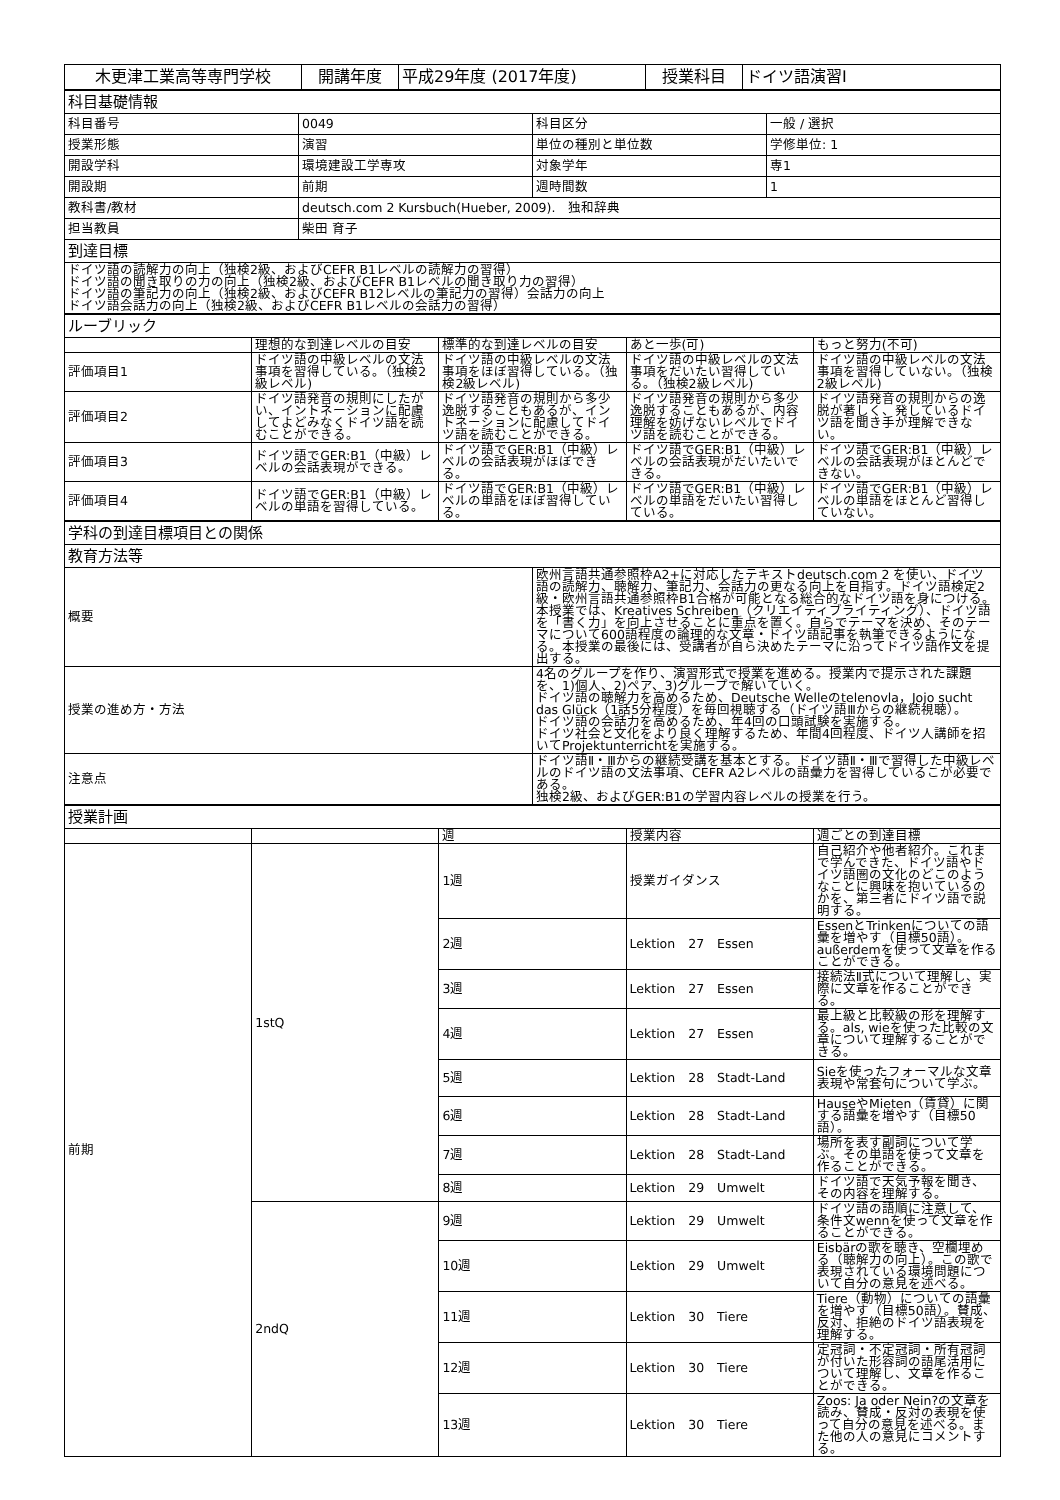| 木更津工業高等専門学校 | 開講年度 | 平成29年度 (2017年度) | 授業科目 | ドイツ語演習Ⅰ |
| 科目基礎情報 | | | |
| 科目番号 | 0049 | 科目区分 | 一般 / 選択 |
| 授業形態 | 演習 | 単位の種別と単位数 | 学修単位: 1 |
| 開設学科 | 環境建設工学専攻 | 対象学年 | 専1 |
| 開設期 | 前期 | 週時間数 | 1 |
| 教科書/教材 | deutsch.com 2 Kursbuch(Hueber, 2009). 独和辞典 | | |
| 担当教員 | 柴田 育子 | | |
| 到達目標 | | | |
| ドイツ語の読解力の向上（独検2級、およびCEFR B1レベルの読解力の習得） ドイツ語の聞き取りの力の向上（独検2級、およびCEFR B1レベルの聞き取り力の習得） ドイツ語の筆記力の向上（独検2級、およびCEFR B12レベルの筆記力の習得）会話力の向上 ドイツ語会話力の向上（独検2級、およびCEFR B1レベルの会話力の習得） | | | |
| ルーブリック | | | | |
| | 理想的な到達レベルの目安 | 標準的な到達レベルの目安 | あと一歩(可) | もっと努力(不可) |
| 評価項目1 | ドイツ語の中級レベルの文法事項を習得している。（独検2級レベル) | ドイツ語の中級レベルの文法事項をほぼ習得している。（独検2級レベル) | ドイツ語の中級レベルの文法事項をだいたい習得している。（独検2級レベル) | ドイツ語の中級レベルの文法事項を習得していない。（独検2級レベル) |
| 評価項目2 | ドイツ語発音の規則にしたがい、イントネーションに配慮してよどみなくドイツ語を読むことができる。 | ドイツ語発音の規則から多少逸脱することもあるが、イントネーションに配慮してドイツ語を読むことができる。 | ドイツ語発音の規則から多少逸脱することもあるが、内容理解を妨げないレベルでドイツ語を読むことができる。 | ドイツ語発音の規則からの逸脱が著しく、発しているドイツ語を聞き手が理解できない。 |
| 評価項目3 | ドイツ語でGER:B1（中級）レベルの会話表現ができる。 | ドイツ語でGER:B1（中級）レベルの会話表現がほぼできる。 | ドイツ語でGER:B1（中級）レベルの会話表現がだいたいできる。 | ドイツ語でGER:B1（中級）レベルの会話表現がほとんどできない。 |
| 評価項目4 | ドイツ語でGER:B1（中級）レベルの単語を習得している。 | ドイツ語でGER:B1（中級）レベルの単語をほぼ習得している。 | ドイツ語でGER:B1（中級）レベルの単語をだいたい習得している。 | ドイツ語でGER:B1（中級）レベルの単語をほとんど習得していない。 |
| 学科の到達目標項目との関係 | |
| 教育方法等 | |
| 概要 | 欧州言語共通参照枠A2+に対応したテキストdeutsch.com 2 を使い、ドイツ語の読解力、聴解力、筆記力、会話力の更なる向上を目指す。ドイツ語検定2級・欧州言語共通参照枠B1合格が可能となる総合的なドイツ語を身につける。本授業では、Kreatives Schreiben（クリエイティブライティング）、ドイツ語を「書く力」を向上させることに重点を置く。自らでテーマを決め、そのテーマについて600語程度の論理的な文章・ドイツ語記事を執筆できるようになる。本授業の最後には、受講者が自ら決めたテーマに沿ってドイツ語作文を提出する。 |
| 授業の進め方・方法 | 4名のグループを作り、演習形式で授業を進める。授業内で提示された課題を、1)個人、2)ペア、3)グループで解いていく。 ドイツ語の聴解力を高めるため、Deutsche Welleのtelenovla，Jojo sucht das Glück（1話5分程度）を毎回視聴する（ドイツ語Ⅲからの継続視聴）。 ドイツ語の会話力を高めるため、年4回の口頭試験を実施する。 ドイツ社会と文化をより良く理解するため、年間4回程度、ドイツ人講師を招いてProjektunterrichtを実施する。 |
| 注意点 | ドイツ語Ⅱ・Ⅲからの継続受講を基本とする。ドイツ語Ⅱ・Ⅲで習得した中級レベルのドイツ語の文法事項、CEFR A2レベルの語彙力を習得しているこが必要である。 独検2級、およびGER:B1の学習内容レベルの授業を行う。 |
| 授業計画 | | | | |
| | | 週 | 授業内容 | 週ごとの到達目標 |
| 前期 | 1stQ | 1週 | 授業ガイダンス | 自己紹介や他者紹介。これまで学んできた、ドイツ語やドイツ語圏の文化のどこのようなことに興味を抱いているのかを、第三者にドイツ語で説明する。 |
| | | 2週 | Lektion 27 Essen | EssenとTrinkenについての語彙を増やす（目標50語）。außerdemを使って文章を作ることができる。 |
| | | 3週 | Lektion 27 Essen | 接続法Ⅱ式について理解し、実際に文章を作ることができる。 |
| | | 4週 | Lektion 27 Essen | 最上級と比較級の形を理解する。als, wieを使った比較の文章について理解することができる。 |
| | | 5週 | Lektion 28 Stadt-Land | Sieを使ったフォーマルな文章表現や常套句について学ぶ。 |
| | | 6週 | Lektion 28 Stadt-Land | HauseやMieten（賃貸）に関する語彙を増やす（目標50語）。 |
| | | 7週 | Lektion 28 Stadt-Land | 場所を表す副詞について学ぶ。その単語を使って文章を作ることができる。 |
| | | 8週 | Lektion 29 Umwelt | ドイツ語で天気予報を聞き、その内容を理解する。 |
| | 2ndQ | 9週 | Lektion 29 Umwelt | ドイツ語の語順に注意して、条件文wennを使って文章を作ることができる。 |
| | | 10週 | Lektion 29 Umwelt | Eisbärの歌を聴き、空欄埋める（聴解力の向上）。この歌で表現されている環境問題について自分の意見を述べる。 |
| | | 11週 | Lektion 30 Tiere | Tiere（動物）についての語彙を増やす（目標50語）。賛成、反対、拒絶のドイツ語表現を理解する。 |
| | | 12週 | Lektion 30 Tiere | 定冠詞・不定冠詞・所有冠詞が付いた形容詞の語尾活用について理解し、文章を作ることができる。 |
| | | 13週 | Lektion 30 Tiere | Zoos: Ja oder Nein?の文章を読み、賛成・反対の表現を使って自分の意見を述べる。また他の人の意見にコメントする。 |